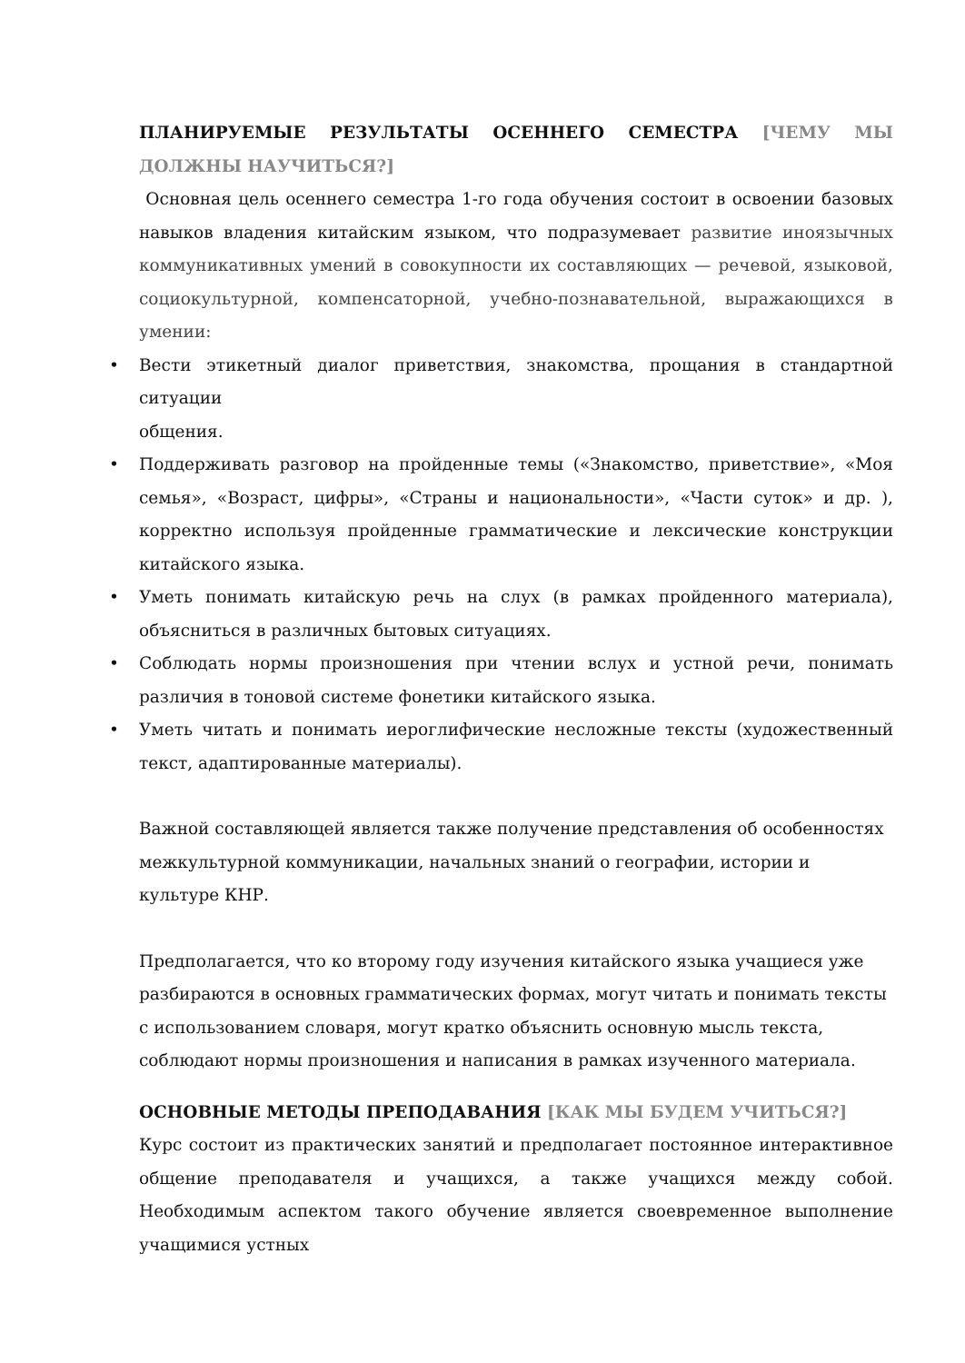ПЛАНИРУЕМЫЕ РЕЗУЛЬТАТЫ ОСЕННЕГО СЕМЕСТРА [ЧЕМУ МЫ ДОЛЖНЫ НАУЧИТЬСЯ?]
Основная цель осеннего семестра 1-го года обучения состоит в освоении базовых навыков владения китайским языком, что подразумевает развитие иноязычных коммуникативных умений в совокупности их составляющих — речевой, языковой, социокультурной, компенсаторной, учебно-познавательной, выражающихся в умении:
• Вести этикетный диалог приветствия, знакомства, прощания в стандартной ситуации
общения.
• Поддерживать разговор на пройденные темы («Знакомство, приветствие», «Моя семья», «Возраст, цифры», «Страны и национальности», «Части суток» и др. ), корректно используя пройденные грамматические и лексические конструкции китайского языка.
• Уметь понимать китайскую речь на слух (в рамках пройденного материала), объясниться в различных бытовых ситуациях.
• Соблюдать нормы произношения при чтении вслух и устной речи, понимать различия в тоновой системе фонетики китайского языка.
• Уметь читать и понимать иероглифические несложные тексты (художественный текст, адаптированные материалы).
Важной составляющей является также получение представления об особенностях межкультурной коммуникации, начальных знаний о географии, истории и культуре КНР.
Предполагается, что ко второму году изучения китайского языка учащиеся уже разбираются в основных грамматических формах, могут читать и понимать тексты с использованием словаря, могут кратко объяснить основную мысль текста, соблюдают нормы произношения и написания в рамках изученного материала.
ОСНОВНЫЕ МЕТОДЫ ПРЕПОДАВАНИЯ [КАК МЫ БУДЕМ УЧИТЬСЯ?]
Курс состоит из практических занятий и предполагает постоянное интерактивное общение преподавателя и учащихся, а также учащихся между собой. Необходимым аспектом такого обучение является своевременное выполнение учащимися устных